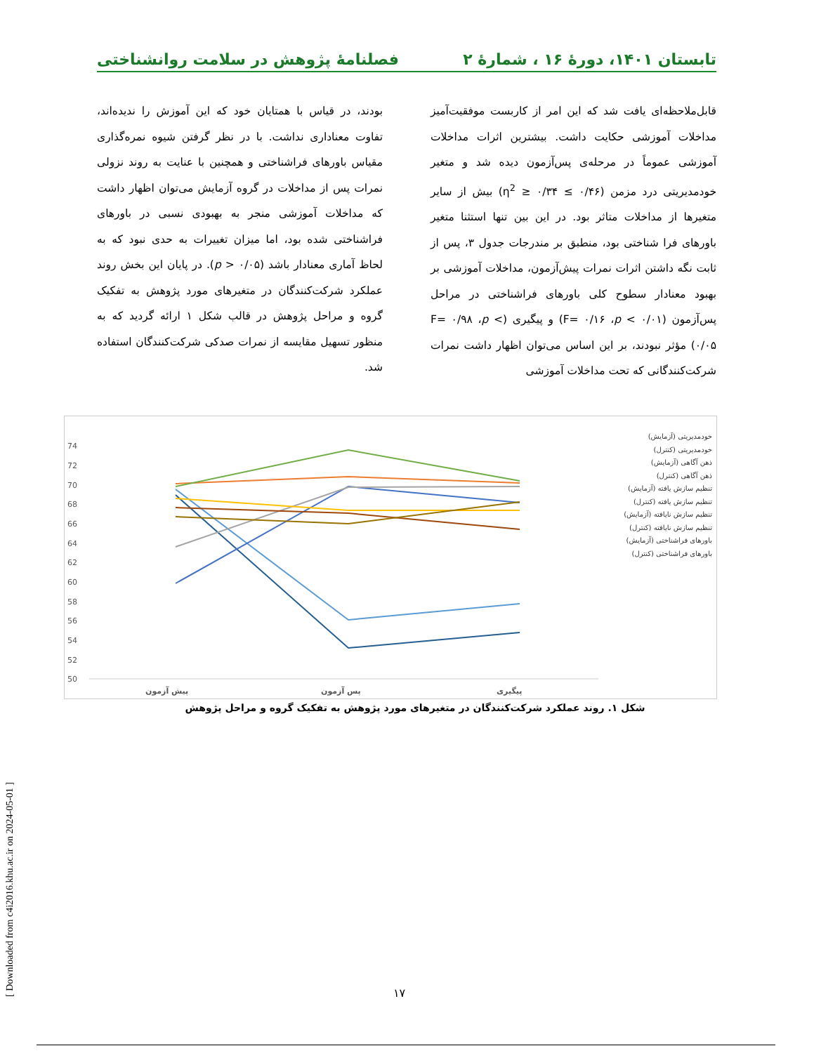تابستان ۱۴۰۱، دورهٔ ۱۶ ، شمارهٔ ۲ فصلنامهٔ پژوهش در سلامت روانشناختی
قابل‌ملاحظه‌ای یافت شد که این امر از کاربست موفقیت‌آمیز مداخلات آموزشی حکایت داشت. بیشترین اثرات مداخلات آموزشی عموماً در مرحله‌ی پس‌آزمون دیده شد و متغیر خودمدیریتی درد مزمن (۰/۴۶ ≥ η<sup>2</sup> ≥ ۰/۳۴) بیش از سایر متغیرها از مداخلات متاثر بود. در این بین تنها استثنا متغیر باورهای فرا شناختی بود، منطبق بر مندرجات جدول ۳، پس از ثابت نگه داشتن اثرات نمرات پیش‌آزمون، مداخلات آموزشی بر بهبود معنادار سطوح کلی باورهای فراشناختی در مراحل پس‌آزمون (F= ۰/۱۶ ،p < ۰/۰۱) و پیگیری (F= ۰/۹۸ ،p < ۰/۰۵) مؤثر نبودند، بر این اساس می‌توان اظهار داشت نمرات شرکت‌کنندگانی که تحت مداخلات آموزشی
بودند، در قیاس با همتایان خود که این آموزش را ندیده‌اند، تفاوت معناداری نداشت. با در نظر گرفتن شیوه نمره‌گذاری مقیاس باورهای فراشناختی و همچنین با عنایت به روند نزولی نمرات پس از مداخلات در گروه آزمایش می‌توان اظهار داشت که مداخلات آموزشی منجر به بهبودی نسبی در باورهای فراشناختی شده بود، اما میزان تغییرات به حدی نبود که به لحاظ آماری معنادار باشد (p > ۰/۰۵). در پایان این بخش روند عملکرد شرکت‌کنندگان در متغیرهای مورد پژوهش به تفکیک گروه و مراحل پژوهش در قالب شکل ۱ ارائه گردید که به منظور تسهیل مقایسه از نمرات صدکی شرکت‌کنندگان استفاده شد.
74
72
70
68
66
64
62
60
58
56
54
52
50
پیش آزمون
پس آزمون
پیگیری
خودمدیریتی (آزمایش)
خودمدیریتی (کنترل)
ذهن آگاهی (آزمایش)
ذهن آگاهی (کنترل)
تنظیم سازش یافته (آزمایش)
تنظیم سازش یافته (کنترل)
تنظیم سازش نایافته (آزمایش)
تنظیم سازش نایافته (کنترل)
باورهای فراشناختی (آزمایش)
باورهای فراشناختی (کنترل)
شکل ۱. روند عملکرد شرکت‌کنندگان در متغیرهای مورد پژوهش به تفکیک گروه و مراحل پژوهش
[ Downloaded from c4i2016.khu.ac.ir on 2024-05-01 ]
۱۷